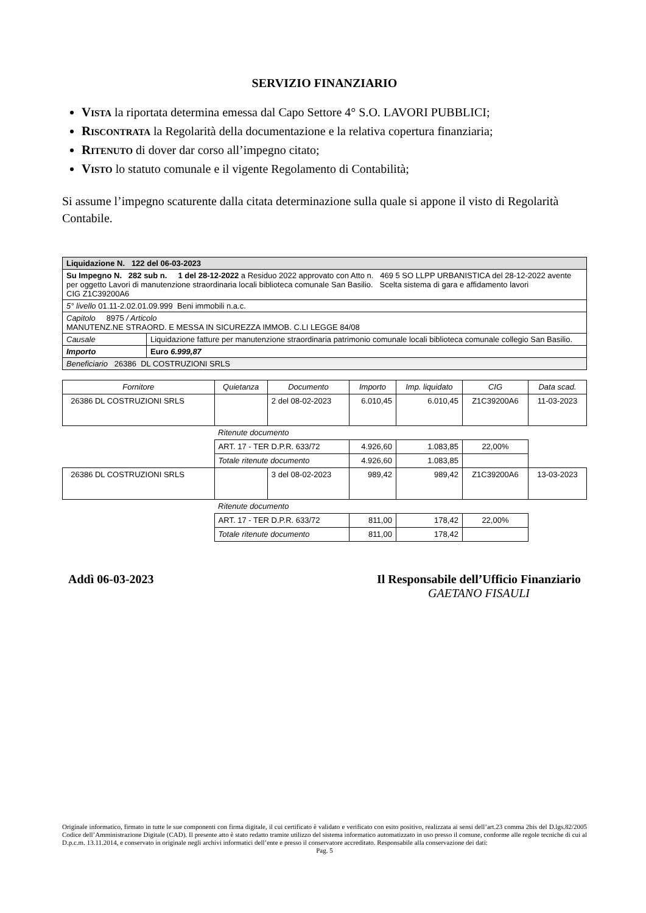SERVIZIO FINANZIARIO
VISTA la riportata determina emessa dal Capo Settore 4° S.O. LAVORI PUBBLICI;
RISCONTRATA la Regolarità della documentazione e la relativa copertura finanziaria;
RITENUTO di dover dar corso all’impegno citato;
VISTO lo statuto comunale e il vigente Regolamento di Contabilità;
Si assume l’impegno scaturente dalla citata determinazione sulla quale si appone il visto di Regolarità Contabile.
| Liquidazione N. 122 del 06-03-2023 | |
| Su Impegno N. 282 sub n. 1 del 28-12-2022 a Residuo 2022 approvato con Atto n. 469 5 SO LLPP URBANISTICA del 28-12-2022 avente per oggetto Lavori di manutenzione straordinaria locali biblioteca comunale San Basilio. Scelta sistema di gara e affidamento lavori CIG Z1C39200A6 | |
| 5° livello 01.11-2.02.01.09.999 Beni immobili n.a.c. | |
| Capitolo 8975 / Articolo MANUTENZ.NE STRAORD. E MESSA IN SICUREZZA IMMOB. C.LI LEGGE 84/08 | |
| Causale | Liquidazione fatture per manutenzione straordinaria patrimonio comunale locali biblioteca comunale collegio San Basilio. |
| Importo | Euro 6.999,87 |
| Beneficiario 26386 DL COSTRUZIONI SRLS | |
| Fornitore | Quietanza | Documento | Importo | Imp. liquidato | CIG | Data scad. |
| --- | --- | --- | --- | --- | --- | --- |
| 26386 DL COSTRUZIONI SRLS | | 2 del 08-02-2023 | 6.010,45 | 6.010,45 | Z1C39200A6 | 11-03-2023 |
| | Ritenute documento | | | | | |
| | ART. 17 - TER D.P.R. 633/72 | | 4.926,60 | 1.083,85 | 22,00% | |
| | Totale ritenute documento | | 4.926,60 | 1.083,85 | | |
| 26386 DL COSTRUZIONI SRLS | | 3 del 08-02-2023 | 989,42 | 989,42 | Z1C39200A6 | 13-03-2023 |
| | Ritenute documento | | | | | |
| | ART. 17 - TER D.P.R. 633/72 | | 811,00 | 178,42 | 22,00% | |
| | Totale ritenute documento | | 811,00 | 178,42 | | |
Addì 06-03-2023 Il Responsabile dell’Ufficio Finanziario
GAETANO FISAULI
Originale informatico, firmato in tutte le sue componenti con firma digitale, il cui certificato è validato e verificato con esito positivo, realizzata ai sensi dell’art.23 comma 2bis del D.lgs.82/2005 Codice dell’Amministrazione Digitale (CAD). Il presente atto è stato redatto tramite utilizzo del sistema informatico automatizzato in uso presso il comune, conforme alle regole tecniche di cui al D.p.c.m. 13.11.2014, e conservato in originale negli archivi informatici dell’ente e presso il conservatore accreditato. Responsabile alla conservazione dei dati:
Pag. 5